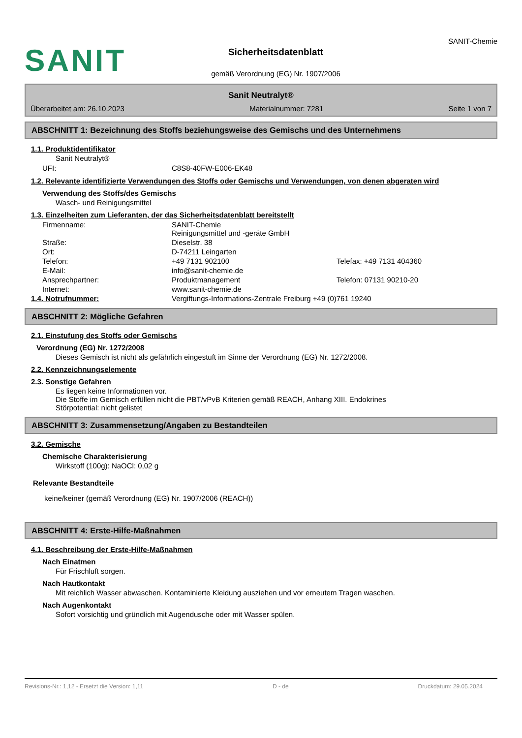SANIT
Sicherheitsdatenblatt
gemäß Verordnung (EG) Nr. 1907/2006
SANIT-Chemie
Sanit Neutralyt®
Überarbeitet am: 26.10.2023 Materialnummer: 7281 Seite 1 von 7
ABSCHNITT 1: Bezeichnung des Stoffs beziehungsweise des Gemischs und des Unternehmens
1.1. Produktidentifikator
Sanit Neutralyt®
| UFI: | C8S8-40FW-E006-EK48 |
1.2. Relevante identifizierte Verwendungen des Stoffs oder Gemischs und Verwendungen, von denen abgeraten wird
Verwendung des Stoffs/des Gemischs
Wasch- und Reinigungsmittel
1.3. Einzelheiten zum Lieferanten, der das Sicherheitsdatenblatt bereitstellt
| Firmenname: | SANIT-Chemie Reinigungsmittel und -geräte GmbH | |
| Straße: | Dieselstr. 38 | |
| Ort: | D-74211 Leingarten | |
| Telefon: | +49 7131 902100 | Telefax: +49 7131 404360 |
| E-Mail: | info@sanit-chemie.de | |
| Ansprechpartner: | Produktmanagement | Telefon: 07131 90210-20 |
| Internet: | www.sanit-chemie.de | |
| 1.4. Notrufnummer: | Vergiftungs-Informations-Zentrale Freiburg +49 (0)761 19240 |
ABSCHNITT 2: Mögliche Gefahren
2.1. Einstufung des Stoffs oder Gemischs
Verordnung (EG) Nr. 1272/2008
Dieses Gemisch ist nicht als gefährlich eingestuft im Sinne der Verordnung (EG) Nr. 1272/2008.
2.2. Kennzeichnungselemente
2.3. Sonstige Gefahren
Es liegen keine Informationen vor.
Die Stoffe im Gemisch erfüllen nicht die PBT/vPvB Kriterien gemäß REACH, Anhang XIII. Endokrines
Störpotential: nicht gelistet
ABSCHNITT 3: Zusammensetzung/Angaben zu Bestandteilen
3.2. Gemische
Chemische Charakterisierung
Wirkstoff (100g): NaOCl: 0,02 g
Relevante Bestandteile
keine/keiner (gemäß Verordnung (EG) Nr. 1907/2006 (REACH))
ABSCHNITT 4: Erste-Hilfe-Maßnahmen
4.1. Beschreibung der Erste-Hilfe-Maßnahmen
Nach Einatmen
Für Frischluft sorgen.
Nach Hautkontakt
Mit reichlich Wasser abwaschen. Kontaminierte Kleidung ausziehen und vor erneutem Tragen waschen.
Nach Augenkontakt
Sofort vorsichtig und gründlich mit Augendusche oder mit Wasser spülen.
Revisions-Nr.: 1,12 - Ersetzt die Version: 1,11 D - de Druckdatum: 29.05.2024